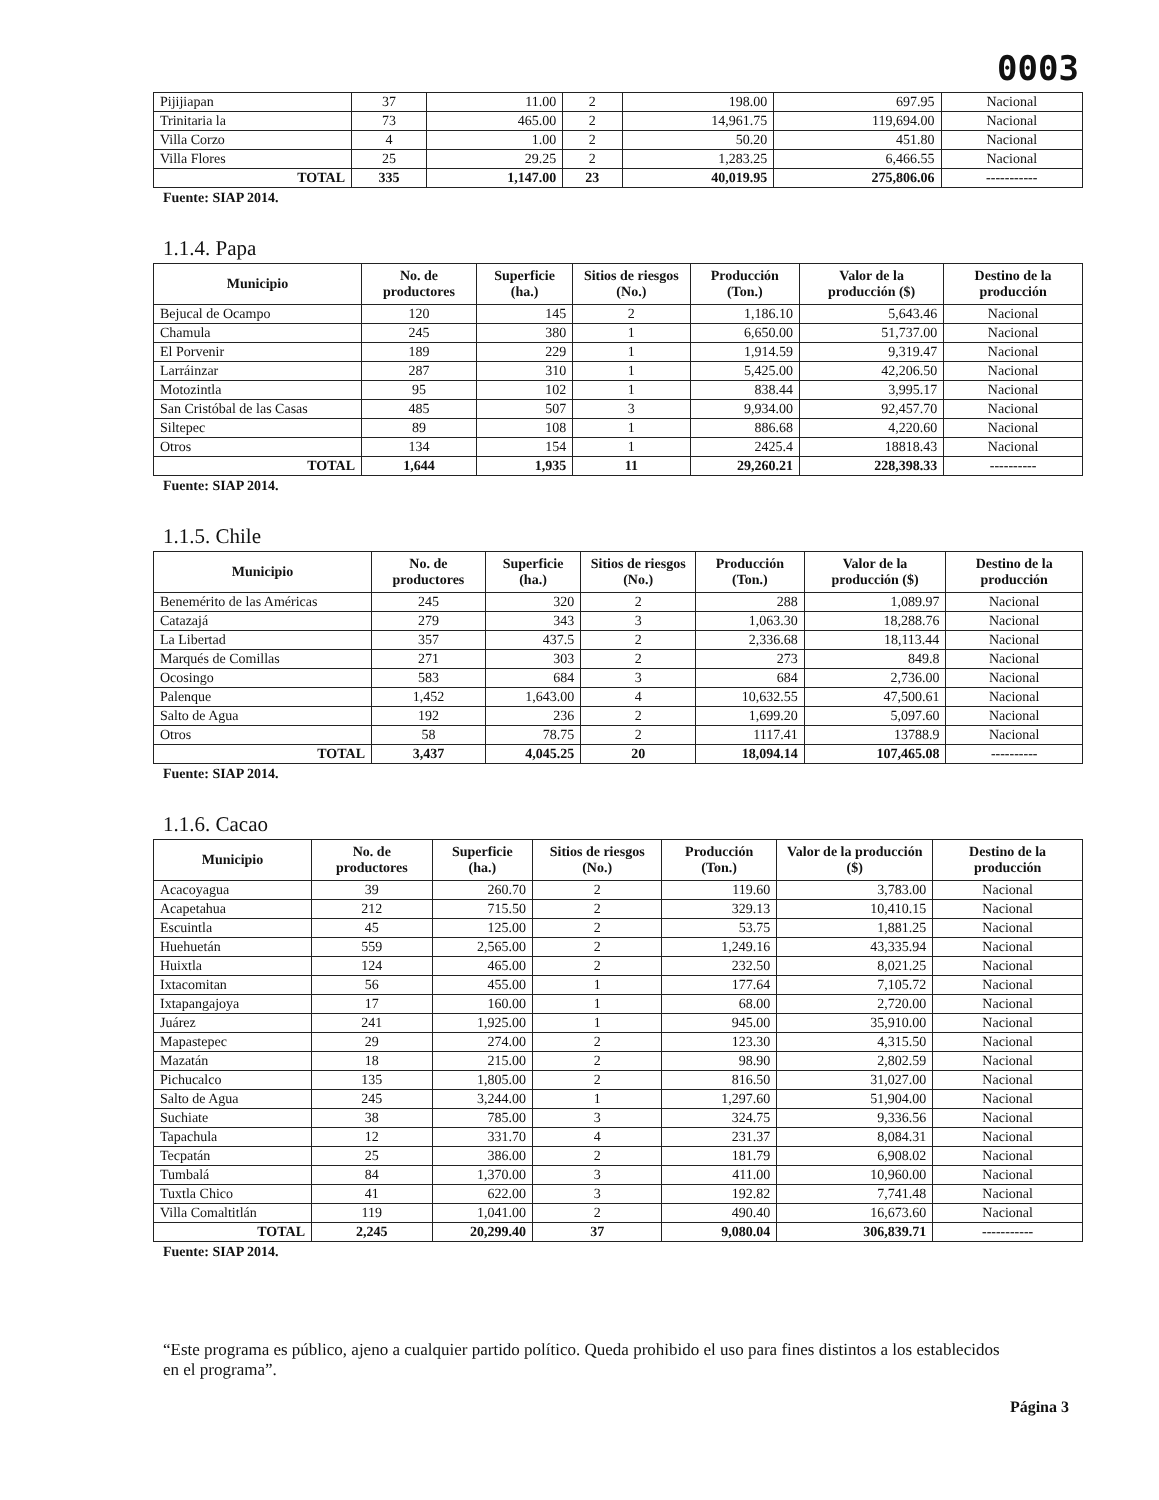0003
| Pijijiapan | 37 | 11.00 | 2 | 198.00 | 697.95 | Nacional |
| Trinitaria la | 73 | 465.00 | 2 | 14,961.75 | 119,694.00 | Nacional |
| Villa Corzo | 4 | 1.00 | 2 | 50.20 | 451.80 | Nacional |
| Villa Flores | 25 | 29.25 | 2 | 1,283.25 | 6,466.55 | Nacional |
| TOTAL | 335 | 1,147.00 | 23 | 40,019.95 | 275,806.06 | ----------- |
Fuente: SIAP 2014.
1.1.4. Papa
| Municipio | No. de productores | Superficie (ha.) | Sitios de riesgos (No.) | Producción (Ton.) | Valor de la producción ($) | Destino de la producción |
| --- | --- | --- | --- | --- | --- | --- |
| Bejucal de Ocampo | 120 | 145 | 2 | 1,186.10 | 5,643.46 | Nacional |
| Chamula | 245 | 380 | 1 | 6,650.00 | 51,737.00 | Nacional |
| El Porvenir | 189 | 229 | 1 | 1,914.59 | 9,319.47 | Nacional |
| Larráinzar | 287 | 310 | 1 | 5,425.00 | 42,206.50 | Nacional |
| Motozintla | 95 | 102 | 1 | 838.44 | 3,995.17 | Nacional |
| San Cristóbal de las Casas | 485 | 507 | 3 | 9,934.00 | 92,457.70 | Nacional |
| Siltepec | 89 | 108 | 1 | 886.68 | 4,220.60 | Nacional |
| Otros | 134 | 154 | 1 | 2425.4 | 18818.43 | Nacional |
| TOTAL | 1,644 | 1,935 | 11 | 29,260.21 | 228,398.33 | ---------- |
Fuente: SIAP 2014.
1.1.5. Chile
| Municipio | No. de productores | Superficie (ha.) | Sitios de riesgos (No.) | Producción (Ton.) | Valor de la producción ($) | Destino de la producción |
| --- | --- | --- | --- | --- | --- | --- |
| Benemérito de las Américas | 245 | 320 | 2 | 288 | 1,089.97 | Nacional |
| Catazajá | 279 | 343 | 3 | 1,063.30 | 18,288.76 | Nacional |
| La Libertad | 357 | 437.5 | 2 | 2,336.68 | 18,113.44 | Nacional |
| Marqués de Comillas | 271 | 303 | 2 | 273 | 849.8 | Nacional |
| Ocosingo | 583 | 684 | 3 | 684 | 2,736.00 | Nacional |
| Palenque | 1,452 | 1,643.00 | 4 | 10,632.55 | 47,500.61 | Nacional |
| Salto de Agua | 192 | 236 | 2 | 1,699.20 | 5,097.60 | Nacional |
| Otros | 58 | 78.75 | 2 | 1117.41 | 13788.9 | Nacional |
| TOTAL | 3,437 | 4,045.25 | 20 | 18,094.14 | 107,465.08 | ---------- |
Fuente: SIAP 2014.
1.1.6. Cacao
| Municipio | No. de productores | Superficie (ha.) | Sitios de riesgos (No.) | Producción (Ton.) | Valor de la producción ($) | Destino de la producción |
| --- | --- | --- | --- | --- | --- | --- |
| Acacoyagua | 39 | 260.70 | 2 | 119.60 | 3,783.00 | Nacional |
| Acapetahua | 212 | 715.50 | 2 | 329.13 | 10,410.15 | Nacional |
| Escuintla | 45 | 125.00 | 2 | 53.75 | 1,881.25 | Nacional |
| Huehuetán | 559 | 2,565.00 | 2 | 1,249.16 | 43,335.94 | Nacional |
| Huixtla | 124 | 465.00 | 2 | 232.50 | 8,021.25 | Nacional |
| Ixtacomitan | 56 | 455.00 | 1 | 177.64 | 7,105.72 | Nacional |
| Ixtapangajoya | 17 | 160.00 | 1 | 68.00 | 2,720.00 | Nacional |
| Juárez | 241 | 1,925.00 | 1 | 945.00 | 35,910.00 | Nacional |
| Mapastepec | 29 | 274.00 | 2 | 123.30 | 4,315.50 | Nacional |
| Mazatán | 18 | 215.00 | 2 | 98.90 | 2,802.59 | Nacional |
| Pichucalco | 135 | 1,805.00 | 2 | 816.50 | 31,027.00 | Nacional |
| Salto de Agua | 245 | 3,244.00 | 1 | 1,297.60 | 51,904.00 | Nacional |
| Suchiate | 38 | 785.00 | 3 | 324.75 | 9,336.56 | Nacional |
| Tapachula | 12 | 331.70 | 4 | 231.37 | 8,084.31 | Nacional |
| Tecpatán | 25 | 386.00 | 2 | 181.79 | 6,908.02 | Nacional |
| Tumbalá | 84 | 1,370.00 | 3 | 411.00 | 10,960.00 | Nacional |
| Tuxtla Chico | 41 | 622.00 | 3 | 192.82 | 7,741.48 | Nacional |
| Villa Comaltitlán | 119 | 1,041.00 | 2 | 490.40 | 16,673.60 | Nacional |
| TOTAL | 2,245 | 20,299.40 | 37 | 9,080.04 | 306,839.71 | ----------- |
Fuente: SIAP 2014.
“Este programa es público, ajeno a cualquier partido político. Queda prohibido el uso para fines distintos a los establecidos en el programa”.
Página 3